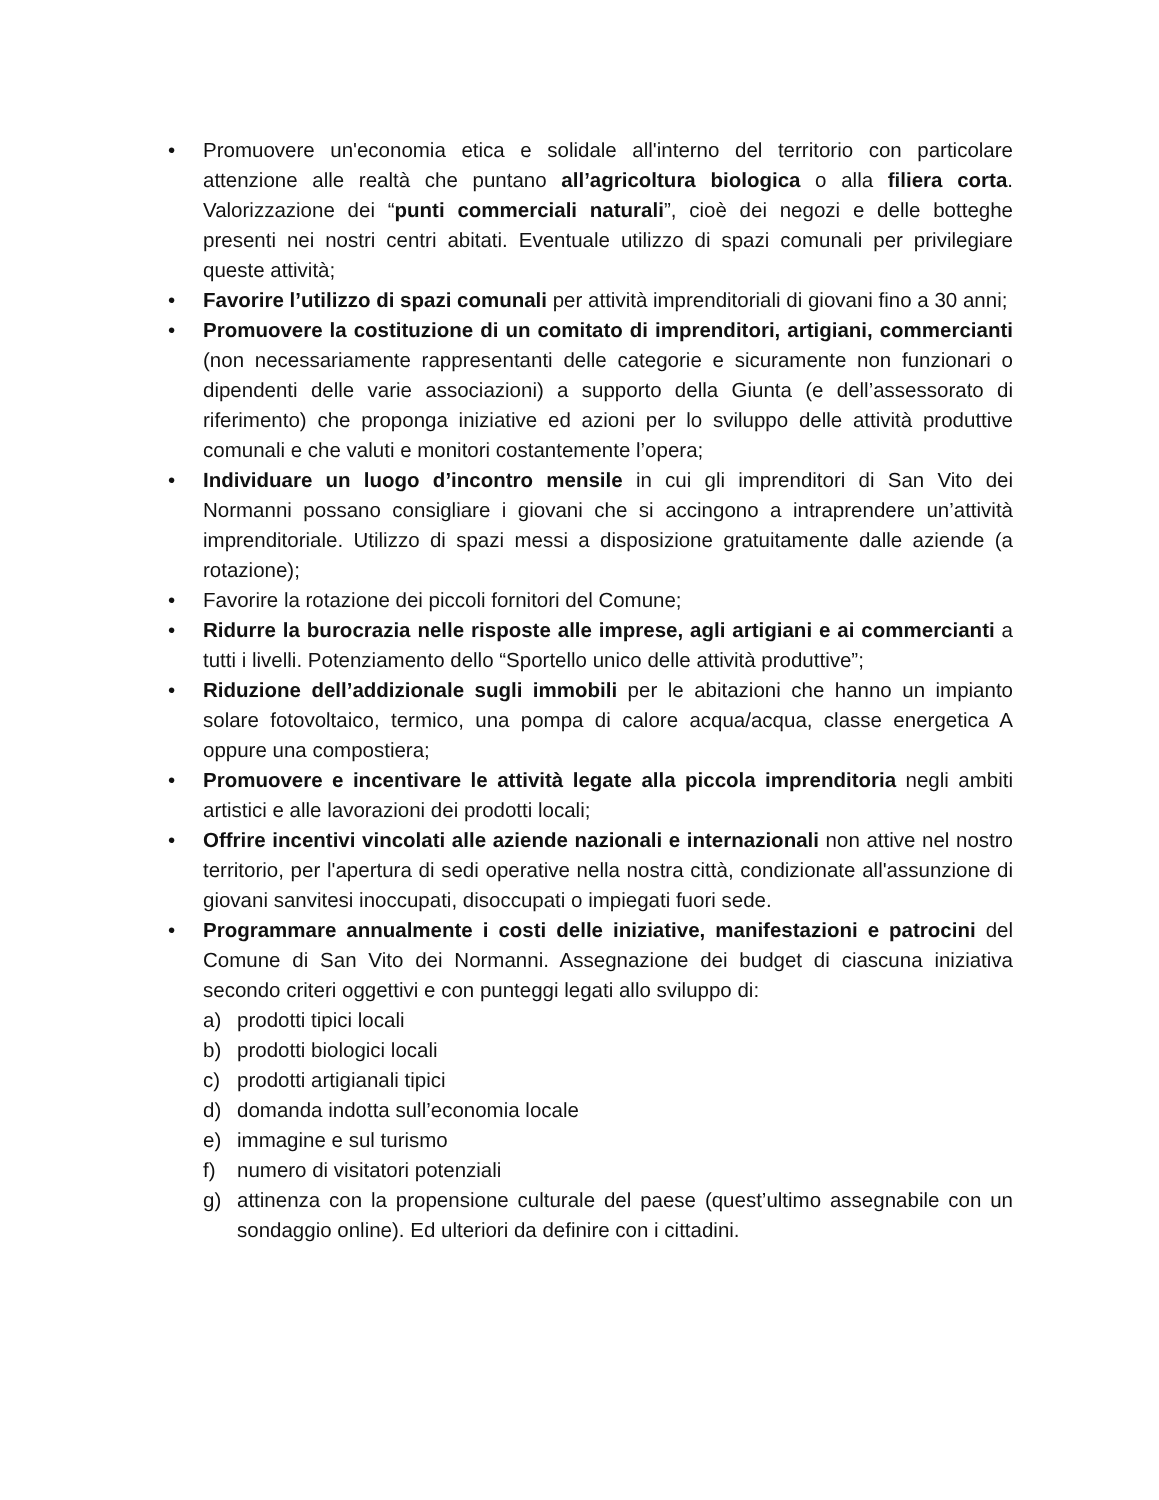• Promuovere un'economia etica e solidale all'interno del territorio con particolare attenzione alle realtà che puntano all’agricoltura biologica o alla filiera corta. Valorizzazione dei “punti commerciali naturali”, cioè dei negozi e delle botteghe presenti nei nostri centri abitati. Eventuale utilizzo di spazi comunali per privilegiare queste attività;
• Favorire l’utilizzo di spazi comunali per attività imprenditoriali di giovani fino a 30 anni;
• Promuovere la costituzione di un comitato di imprenditori, artigiani, commercianti (non necessariamente rappresentanti delle categorie e sicuramente non funzionari o dipendenti delle varie associazioni) a supporto della Giunta (e dell’assessorato di riferimento) che proponga iniziative ed azioni per lo sviluppo delle attività produttive comunali e che valuti e monitori costantemente l’opera;
• Individuare un luogo d’incontro mensile in cui gli imprenditori di San Vito dei Normanni possano consigliare i giovani che si accingono a intraprendere un’attività imprenditoriale. Utilizzo di spazi messi a disposizione gratuitamente dalle aziende (a rotazione);
• Favorire la rotazione dei piccoli fornitori del Comune;
• Ridurre la burocrazia nelle risposte alle imprese, agli artigiani e ai commercianti a tutti i livelli. Potenziamento dello “Sportello unico delle attività produttive”;
• Riduzione dell’addizionale sugli immobili per le abitazioni che hanno un impianto solare fotovoltaico, termico, una pompa di calore acqua/acqua, classe energetica A oppure una compostiera;
• Promuovere e incentivare le attività legate alla piccola imprenditoria negli ambiti artistici e alle lavorazioni dei prodotti locali;
• Offrire incentivi vincolati alle aziende nazionali e internazionali non attive nel nostro territorio, per l'apertura di sedi operative nella nostra città, condizionate all'assunzione di giovani sanvitesi inoccupati, disoccupati o impiegati fuori sede.
• Programmare annualmente i costi delle iniziative, manifestazioni e patrocini del Comune di San Vito dei Normanni. Assegnazione dei budget di ciascuna iniziativa secondo criteri oggettivi e con punteggi legati allo sviluppo di:
a) prodotti tipici locali
b) prodotti biologici locali
c) prodotti artigianali tipici
d) domanda indotta sull’economia locale
e) immagine e sul turismo
f) numero di visitatori potenziali
g) attinenza con la propensione culturale del paese (quest’ultimo assegnabile con un sondaggio online). Ed ulteriori da definire con i cittadini.